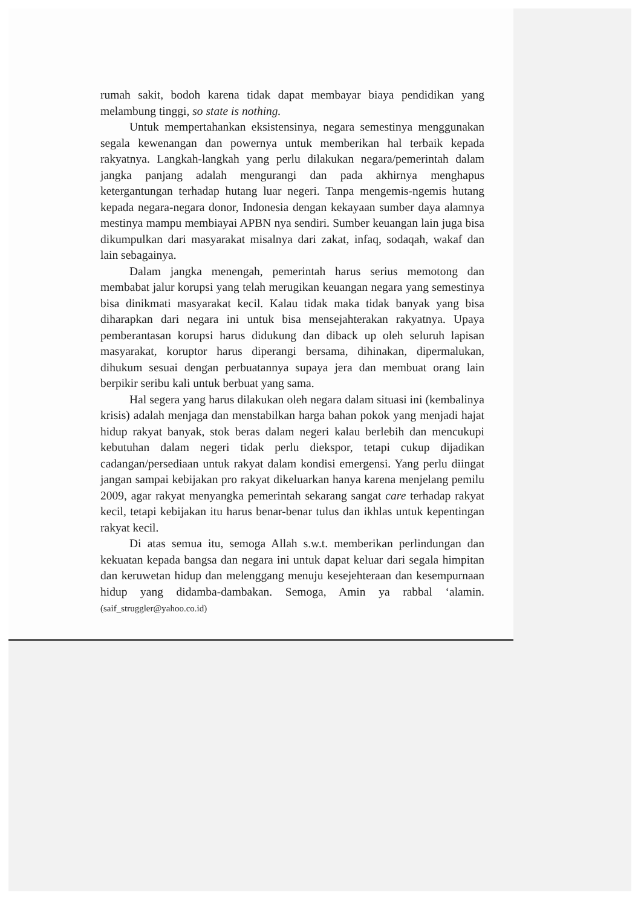rumah sakit, bodoh karena tidak dapat membayar biaya pendidikan yang melambung tinggi, so state is nothing.
Untuk mempertahankan eksistensinya, negara semestinya menggunakan segala kewenangan dan powernya untuk memberikan hal terbaik kepada rakyatnya. Langkah-langkah yang perlu dilakukan negara/pemerintah dalam jangka panjang adalah mengurangi dan pada akhirnya menghapus ketergantungan terhadap hutang luar negeri. Tanpa mengemis-ngemis hutang kepada negara-negara donor, Indonesia dengan kekayaan sumber daya alamnya mestinya mampu membiayai APBN nya sendiri. Sumber keuangan lain juga bisa dikumpulkan dari masyarakat misalnya dari zakat, infaq, sodaqah, wakaf dan lain sebagainya.
Dalam jangka menengah, pemerintah harus serius memotong dan membabat jalur korupsi yang telah merugikan keuangan negara yang semestinya bisa dinikmati masyarakat kecil. Kalau tidak maka tidak banyak yang bisa diharapkan dari negara ini untuk bisa mensejahterakan rakyatnya. Upaya pemberantasan korupsi harus didukung dan diback up oleh seluruh lapisan masyarakat, koruptor harus diperangi bersama, dihinakan, dipermalukan, dihukum sesuai dengan perbuatannya supaya jera dan membuat orang lain berpikir seribu kali untuk berbuat yang sama.
Hal segera yang harus dilakukan oleh negara dalam situasi ini (kembalinya krisis) adalah menjaga dan menstabilkan harga bahan pokok yang menjadi hajat hidup rakyat banyak, stok beras dalam negeri kalau berlebih dan mencukupi kebutuhan dalam negeri tidak perlu diekspor, tetapi cukup dijadikan cadangan/persediaan untuk rakyat dalam kondisi emergensi. Yang perlu diingat jangan sampai kebijakan pro rakyat dikeluarkan hanya karena menjelang pemilu 2009, agar rakyat menyangka pemerintah sekarang sangat care terhadap rakyat kecil, tetapi kebijakan itu harus benar-benar tulus dan ikhlas untuk kepentingan rakyat kecil.
Di atas semua itu, semoga Allah s.w.t. memberikan perlindungan dan kekuatan kepada bangsa dan negara ini untuk dapat keluar dari segala himpitan dan keruwetan hidup dan melenggang menuju kesejehteraan dan kesempurnaan hidup yang didamba-dambakan. Semoga, Amin ya rabbal ‘alamin. (saif_struggler@yahoo.co.id)